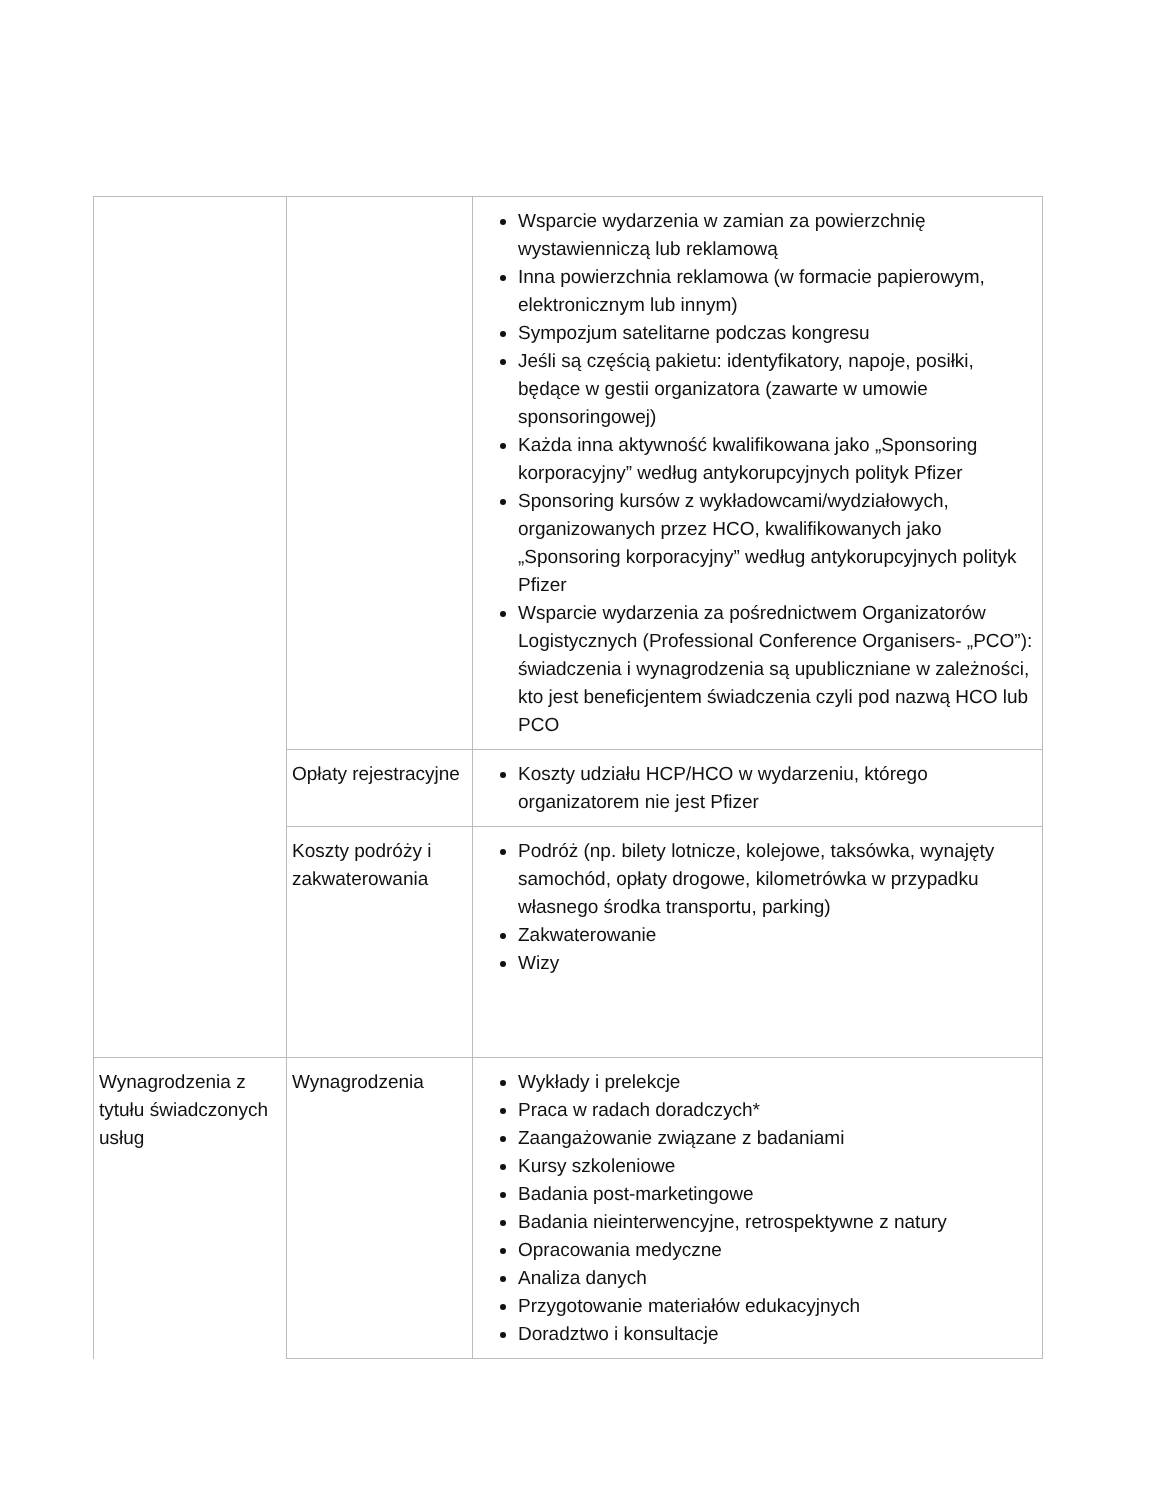| | | Wsparcie wydarzenia w zamian za powierzchnię wystawienniczą lub reklamową Inna powierzchnia reklamowa (w formacie papierowym, elektronicznym lub innym) Sympozjum satelitarne podczas kongresu Jeśli są częścią pakietu: identyfikatory, napoje, posiłki, będące w gestii organizatora (zawarte w umowie sponsoringowej) Każda inna aktywność kwalifikowana jako „Sponsoring korporacyjny” według antykorupcyjnych polityk Pfizer Sponsoring kursów z wykładowcami/wydziałowych, organizowanych przez HCO, kwalifikowanych jako „Sponsoring korporacyjny” według antykorupcyjnych polityk Pfizer Wsparcie wydarzenia za pośrednictwem Organizatorów Logistycznych (Professional Conference Organisers- „PCO”): świadczenia i wynagrodzenia są upubliczniane w zależności, kto jest beneficjentem świadczenia czyli pod nazwą HCO lub PCO |
| | Opłaty rejestracyjne | Koszty udziału HCP/HCO w wydarzeniu, którego organizatorem nie jest Pfizer |
| | Koszty podróży i zakwaterowania | Podróż (np. bilety lotnicze, kolejowe, taksówka, wynajęty samochód, opłaty drogowe, kilometrówka w przypadku własnego środka transportu, parking) Zakwaterowanie Wizy |
| Wynagrodzenia z tytułu świadczonych usług | Wynagrodzenia | Wykłady i prelekcje Praca w radach doradczych* Zaangażowanie związane z badaniami Kursy szkoleniowe Badania post-marketingowe Badania nieinterwencyjne, retrospektywne z natury Opracowania medyczne Analiza danych Przygotowanie materiałów edukacyjnych Doradztwo i konsultacje |